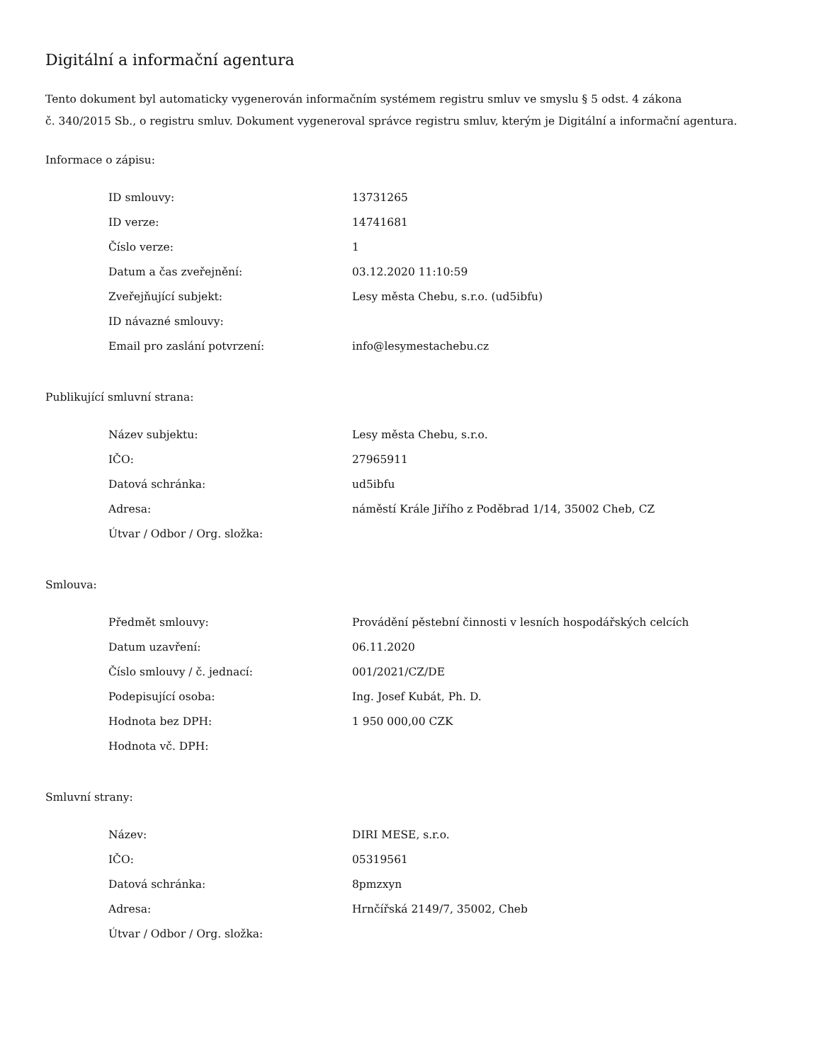Digitální a informační agentura
Tento dokument byl automaticky vygenerován informačním systémem registru smluv ve smyslu § 5 odst. 4 zákona
č. 340/2015 Sb., o registru smluv. Dokument vygeneroval správce registru smluv, kterým je Digitální a informační agentura.
Informace o zápisu:
| ID smlouvy: | 13731265 |
| ID verze: | 14741681 |
| Číslo verze: | 1 |
| Datum a čas zveřejnění: | 03.12.2020 11:10:59 |
| Zveřejňující subjekt: | Lesy města Chebu, s.r.o. (ud5ibfu) |
| ID návazné smlouvy: | |
| Email pro zaslání potvrzení: | info@lesymestachebu.cz |
Publikující smluvní strana:
| Název subjektu: | Lesy města Chebu, s.r.o. |
| IČO: | 27965911 |
| Datová schránka: | ud5ibfu |
| Adresa: | náměstí Krále Jiřího z Poděbrad 1/14, 35002 Cheb, CZ |
| Útvar / Odbor / Org. složka: | |
Smlouva:
| Předmět smlouvy: | Provádění pěstební činnosti v lesních hospodářských celcích |
| Datum uzavření: | 06.11.2020 |
| Číslo smlouvy / č. jednací: | 001/2021/CZ/DE |
| Podepisující osoba: | Ing. Josef Kubát, Ph. D. |
| Hodnota bez DPH: | 1 950 000,00 CZK |
| Hodnota vč. DPH: | |
Smluvní strany:
| Název: | DIRI MESE, s.r.o. |
| IČO: | 05319561 |
| Datová schránka: | 8pmzxyn |
| Adresa: | Hrnčířská 2149/7, 35002, Cheb |
| Útvar / Odbor / Org. složka: | |